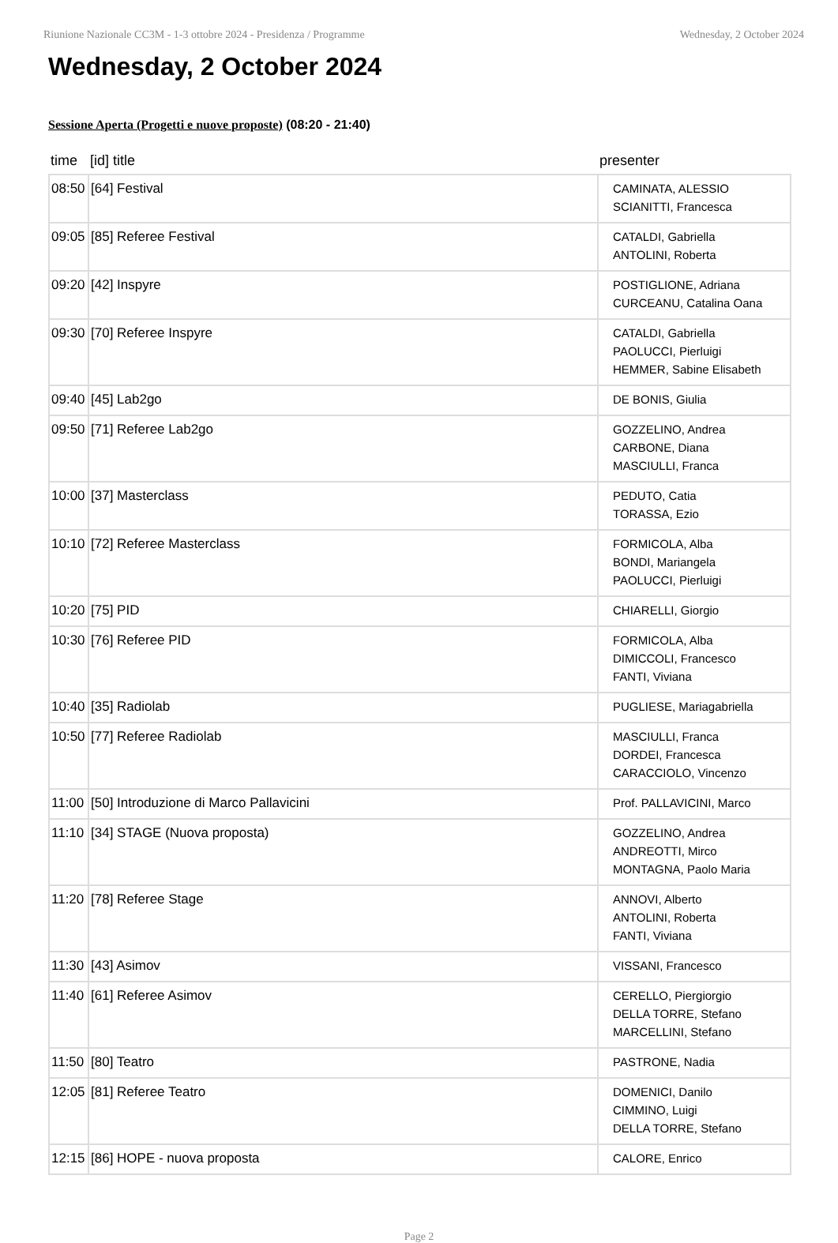Riunione Nazionale CC3M - 1-3 ottobre 2024 - Presidenza / Programme Wednesday, 2 October 2024
Wednesday, 2 October 2024
Sessione Aperta (Progetti e nuove proposte) (08:20 - 21:40)
| time | [id] title | presenter |
| --- | --- | --- |
| 08:50 | [64] Festival | CAMINATA, ALESSIO SCIANITTI, Francesca |
| 09:05 | [85] Referee Festival | CATALDI, Gabriella ANTOLINI, Roberta |
| 09:20 | [42] Inspyre | POSTIGLIONE, Adriana CURCEANU, Catalina Oana |
| 09:30 | [70] Referee Inspyre | CATALDI, Gabriella PAOLUCCI, Pierluigi HEMMER, Sabine Elisabeth |
| 09:40 | [45] Lab2go | DE BONIS, Giulia |
| 09:50 | [71] Referee Lab2go | GOZZELINO, Andrea CARBONE, Diana MASCIULLI, Franca |
| 10:00 | [37] Masterclass | PEDUTO, Catia TORASSA, Ezio |
| 10:10 | [72] Referee Masterclass | FORMICOLA, Alba BONDI, Mariangela PAOLUCCI, Pierluigi |
| 10:20 | [75] PID | CHIARELLI, Giorgio |
| 10:30 | [76] Referee PID | FORMICOLA, Alba DIMICCOLI, Francesco FANTI, Viviana |
| 10:40 | [35] Radiolab | PUGLIESE, Mariagabriella |
| 10:50 | [77] Referee Radiolab | MASCIULLI, Franca DORDEI, Francesca CARACCIOLO, Vincenzo |
| 11:00 | [50] Introduzione di Marco Pallavicini | Prof. PALLAVICINI, Marco |
| 11:10 | [34] STAGE (Nuova proposta) | GOZZELINO, Andrea ANDREOTTI, Mirco MONTAGNA, Paolo Maria |
| 11:20 | [78] Referee Stage | ANNOVI, Alberto ANTOLINI, Roberta FANTI, Viviana |
| 11:30 | [43] Asimov | VISSANI, Francesco |
| 11:40 | [61] Referee Asimov | CERELLO, Piergiorgio DELLA TORRE, Stefano MARCELLINI, Stefano |
| 11:50 | [80] Teatro | PASTRONE, Nadia |
| 12:05 | [81] Referee Teatro | DOMENICI, Danilo CIMMINO, Luigi DELLA TORRE, Stefano |
| 12:15 | [86] HOPE - nuova proposta | CALORE, Enrico |
Page 2